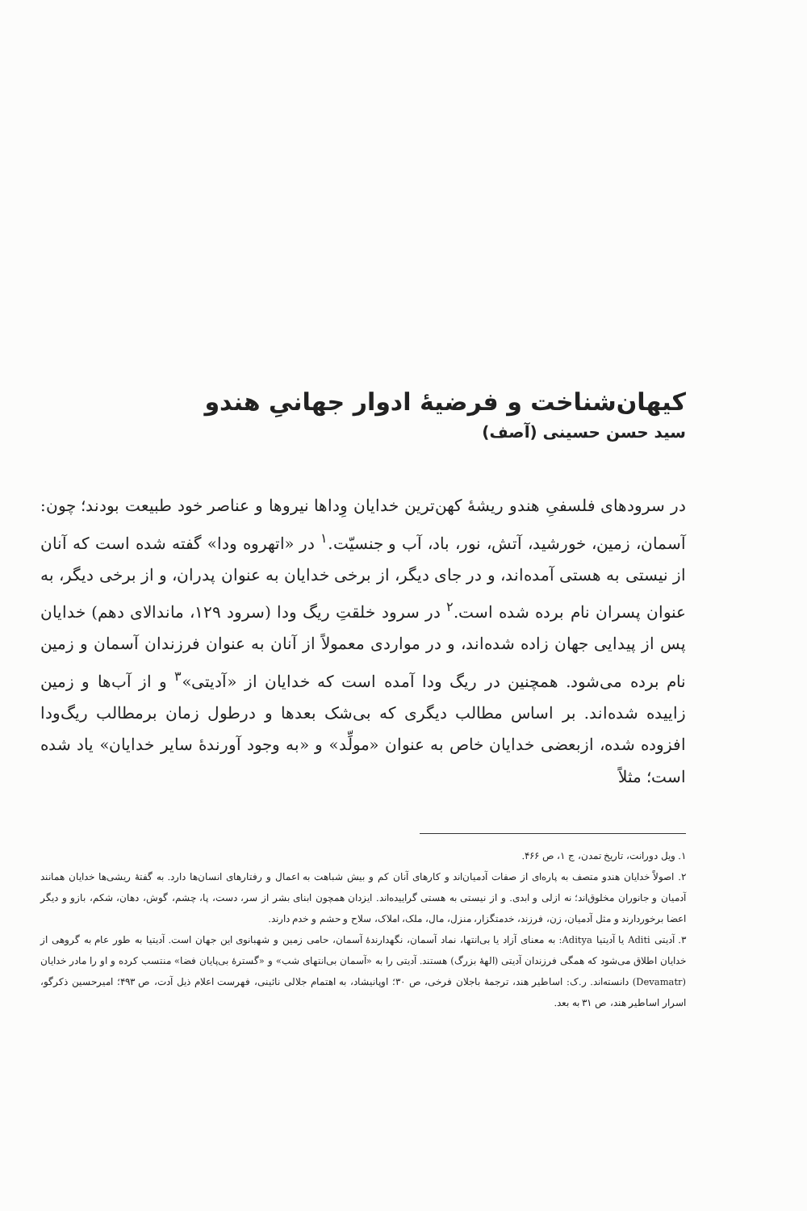کیهان‌شناخت و فرضیهٔ ادوار جهانیِ هندو
سید حسن حسینی (آصف)
در سرودهای فلسفیِ هندو ریشهٔ کهن‌ترین خدایان وِداها نیروها و عناصر خود طبیعت بودند؛ چون: آسمان، زمین، خورشید، آتش، نور، باد، آب و جنسیّت.<sup>۱</sup> در «اتهروه ودا» گفته شده است که آنان از نیستی به هستی آمده‌اند، و در جای دیگر، از برخی خدایان به عنوان پدران، و از برخی دیگر، به عنوان پسران نام برده شده است.<sup>۲</sup> در سرود خلقتِ ریگ ودا (سرود ۱۲۹، ماندالای دهم) خدایان پس از پیدایی جهان زاده شده‌اند، و در مواردی معمولاً از آنان به عنوان فرزندان آسمان و زمین نام برده می‌شود. همچنین در ریگ ودا آمده است که خدایان از «آدیتی»<sup>۳</sup> و از آب‌ها و زمین زاییده شده‌اند. بر اساس مطالب دیگری که بی‌شک بعدها و درطول زمان برمطالب ریگ‌ودا افزوده شده، ازبعضی خدایان خاص به عنوان «مولِّد» و «به وجود آورندهٔ سایر خدایان» یاد شده است؛ مثلاً
۱. ویل دورانت، تاریخ تمدن، ج ۱، ص ۴۶۶.
۲. اصولاً خدایان هندو متصف به پاره‌ای از صفات آدمیان‌اند و کارهای آنان کم و بیش شباهت به اعمال و رفتارهای انسان‌ها دارد. به گفتهٔ ریشی‌ها خدایان همانند آدمیان و جانوران مخلوق‌اند؛ نه ازلی و ابدی. و از نیستی به هستی گراییده‌اند. ایزدان همچون ابنای بشر از سر، دست، پا، چشم، گوش، دهان، شکم، بازو و دیگر اعضا برخوردارند و مثل آدمیان، زن، فرزند، خدمتگزار، منزل، مال، ملک، املاک، سلاح و حشم و خدم دارند.
۳. آدیتی Aditi یا آدیتیا Aditya: به معنای آزاد یا بی‌انتها، نماد آسمان، نگهدارندهٔ آسمان، حامی زمین و شهبانوی این جهان است. آدیتیا به طور عام به گروهی از خدایان اطلاق می‌شود که همگی فرزندان آدیتی (الههٔ بزرگ) هستند. آدیتی را به «آسمان بی‌انتهای شب» و «گسترهٔ بی‌پایان فضا» منتسب کرده و او را مادر خدایان (Devamatr) دانسته‌اند. ر.ک: اساطیر هند، ترجمهٔ باجلان فرخی، ص ۳۰؛ اوپانیشاد، به اهتمام جلالی نائینی، فهرست اعلام ذیل آدت، ص ۴۹۳؛ امیرحسین ذکرگو، اسرار اساطیر هند، ص ۳۱ به بعد.